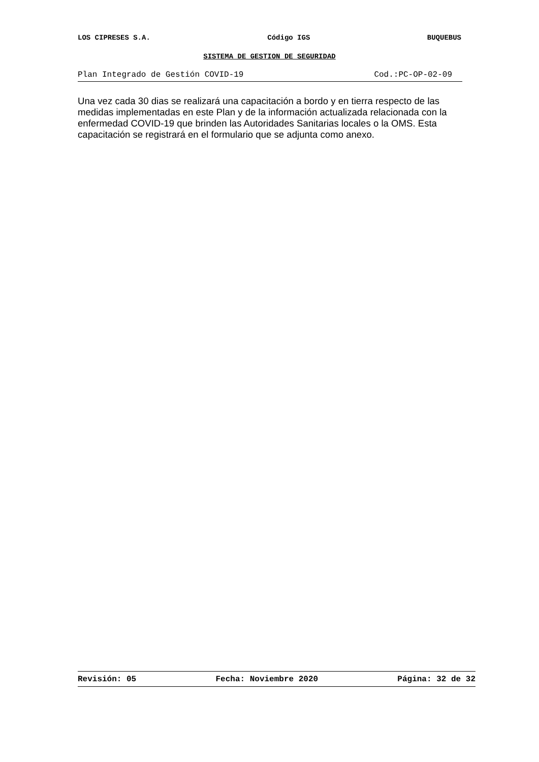LOS CIPRESES S.A. Código IGS BUQUEBUS
SISTEMA DE GESTION DE SEGURIDAD
Plan Integrado de Gestión COVID-19 Cod.:PC-OP-02-09
Una vez cada 30 dias se realizará una capacitación a bordo y en tierra respecto de las medidas implementadas en este Plan y de la información actualizada relacionada con la enfermedad COVID-19 que brinden las Autoridades Sanitarias locales o la OMS. Esta capacitación se registrará en el formulario que se adjunta como anexo.
Revisión: 05 Fecha: Noviembre 2020 Página: 32 de 32